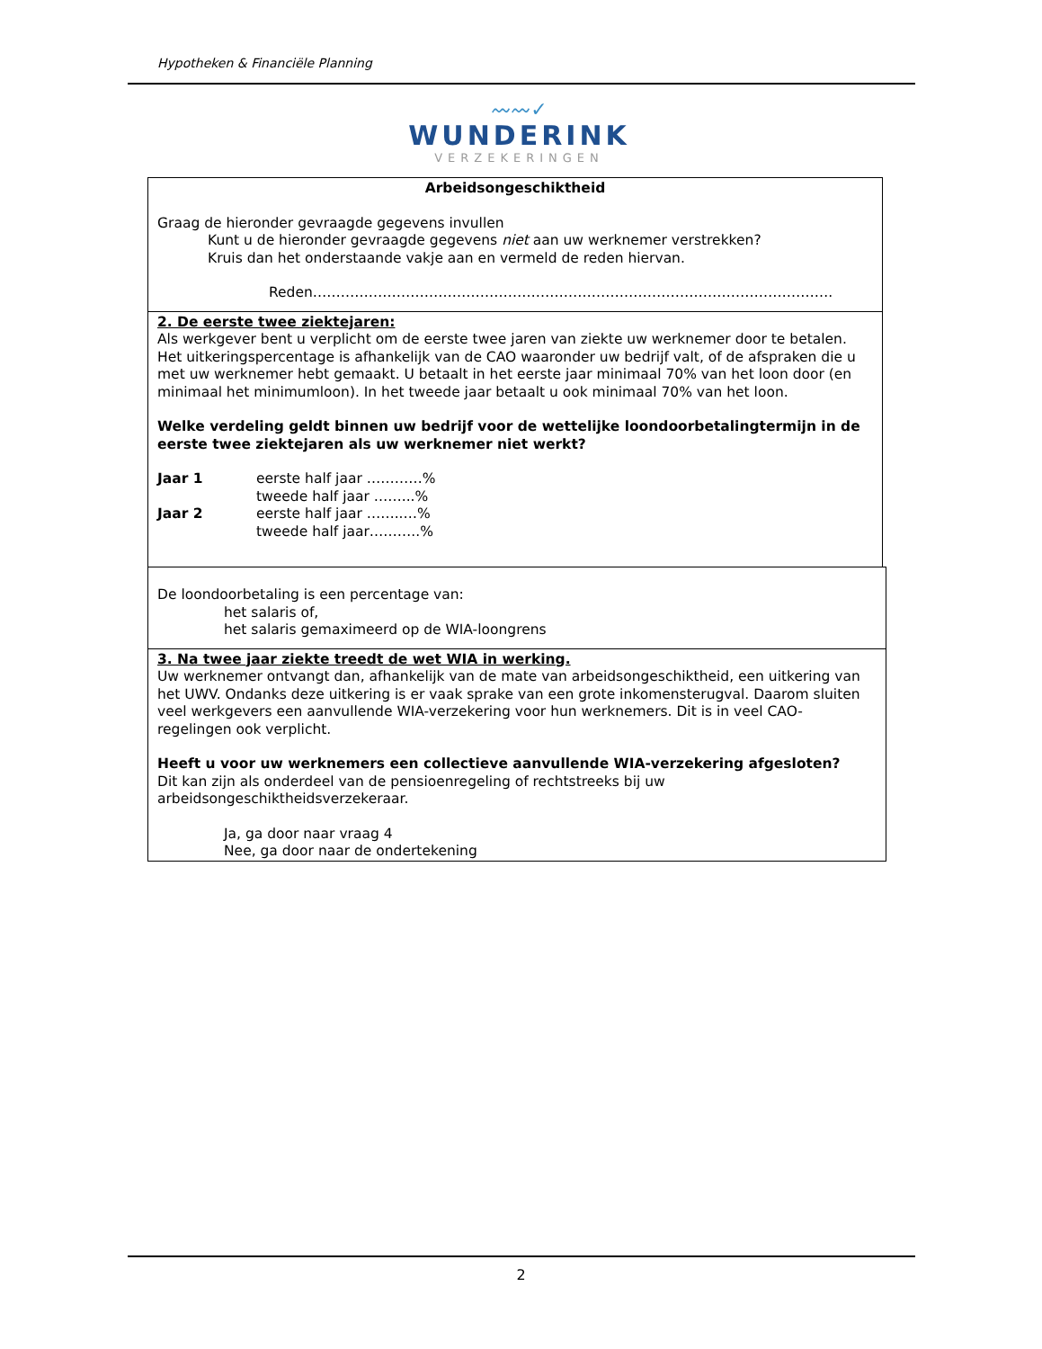Hypotheken & Financiële Planning
〰〰✓
WUNDERINK
VERZEKERINGEN
Arbeidsongeschiktheid
Graag de hieronder gevraagde gegevens invullen
Kunt u de hieronder gevraagde gegevens niet aan uw werknemer verstrekken?
Kruis dan het onderstaande vakje aan en vermeld de reden hiervan.
Reden………………………………………………………………………………………………….
2. De eerste twee ziektejaren:
Als werkgever bent u verplicht om de eerste twee jaren van ziekte uw werknemer door te betalen. Het uitkeringspercentage is afhankelijk van de CAO waaronder uw bedrijf valt, of de afspraken die u met uw werknemer hebt gemaakt. U betaalt in het eerste jaar minimaal 70% van het loon door (en minimaal het minimumloon). In het tweede jaar betaalt u ook minimaal 70% van het loon.
Welke verdeling geldt binnen uw bedrijf voor de wettelijke loondoorbetalingtermijn in de eerste twee ziektejaren als uw werknemer niet werkt?
Jaar 1 eerste half jaar …………%
tweede half jaar ……...%
Jaar 2 eerste half jaar ……..…%
tweede half jaar………..%
De loondoorbetaling is een percentage van:
het salaris of,
het salaris gemaximeerd op de WIA-loongrens
3. Na twee jaar ziekte treedt de wet WIA in werking.
Uw werknemer ontvangt dan, afhankelijk van de mate van arbeidsongeschiktheid, een uitkering van het UWV. Ondanks deze uitkering is er vaak sprake van een grote inkomensterugval. Daarom sluiten veel werkgevers een aanvullende WIA-verzekering voor hun werknemers. Dit is in veel CAO-regelingen ook verplicht.
Heeft u voor uw werknemers een collectieve aanvullende WIA-verzekering afgesloten?
Dit kan zijn als onderdeel van de pensioenregeling of rechtstreeks bij uw arbeidsongeschiktheidsverzekeraar.
Ja, ga door naar vraag 4
Nee, ga door naar de ondertekening
2